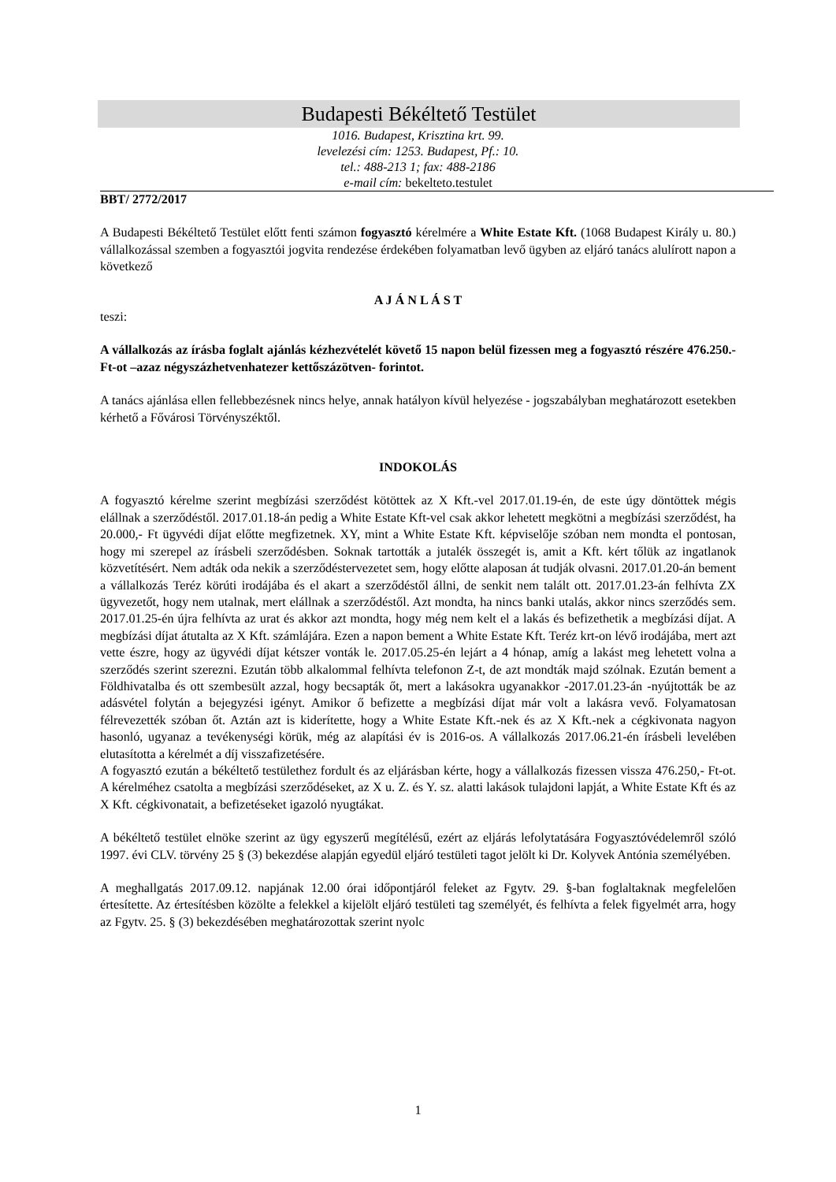Budapesti Békéltető Testület
1016. Budapest, Krisztina krt. 99.
levelezési cím: 1253. Budapest, Pf.: 10.
tel.: 488-213 1; fax: 488-2186
e-mail cím: bekelteto.testulet
BBT/ 2772/2017
A Budapesti Békéltető Testület előtt fenti számon fogyasztó kérelmére a White Estate Kft. (1068 Budapest Király u. 80.) vállalkozással szemben a fogyasztói jogvita rendezése érdekében folyamatban levő ügyben az eljáró tanács alulírott napon a következő
A J Á N L Á S T
teszi:
A vállalkozás az írásba foglalt ajánlás kézhezvételét követő 15 napon belül fizessen meg a fogyasztó részére 476.250.- Ft-ot –azaz négyszázhetvenhatezer kettőszázötven- forintot.
A tanács ajánlása ellen fellebbezésnek nincs helye, annak hatályon kívül helyezése - jogszabályban meghatározott esetekben kérhető a Fővárosi Törvényszéktől.
INDOKOLÁS
A fogyasztó kérelme szerint megbízási szerződést kötöttek az X Kft.-vel 2017.01.19-én, de este úgy döntöttek mégis elállnak a szerződéstől. 2017.01.18-án pedig a White Estate Kft-vel csak akkor lehetett megkötni a megbízási szerződést, ha 20.000,- Ft ügyvédi díjat előtte megfizetnek. XY, mint a White Estate Kft. képviselője szóban nem mondta el pontosan, hogy mi szerepel az írásbeli szerződésben. Soknak tartották a jutalék összegét is, amit a Kft. kért tőlük az ingatlanok közvetítésért. Nem adták oda nekik a szerződéstervezetet sem, hogy előtte alaposan át tudják olvasni. 2017.01.20-án bement a vállalkozás Teréz körúti irodájába és el akart a szerződéstől állni, de senkit nem talált ott. 2017.01.23-án felhívta ZX ügyvezetőt, hogy nem utalnak, mert elállnak a szerződéstől. Azt mondta, ha nincs banki utalás, akkor nincs szerződés sem. 2017.01.25-én újra felhívta az urat és akkor azt mondta, hogy még nem kelt el a lakás és befizethetik a megbízási díjat. A megbízási díjat átutalta az X Kft. számlájára. Ezen a napon bement a White Estate Kft. Teréz krt-on lévő irodájába, mert azt vette észre, hogy az ügyvédi díjat kétszer vonták le. 2017.05.25-én lejárt a 4 hónap, amíg a lakást meg lehetett volna a szerződés szerint szerezni. Ezután több alkalommal felhívta telefonon Z-t, de azt mondták majd szólnak. Ezután bement a Földhivatalba és ott szembesült azzal, hogy becsapták őt, mert a lakásokra ugyanakkor -2017.01.23-án -nyújtották be az adásvétel folytán a bejegyzési igényt. Amikor ő befizette a megbízási díjat már volt a lakásra vevő. Folyamatosan félrevezették szóban őt. Aztán azt is kiderítette, hogy a White Estate Kft.-nek és az X Kft.-nek a cégkivonata nagyon hasonló, ugyanaz a tevékenységi körük, még az alapítási év is 2016-os. A vállalkozás 2017.06.21-én írásbeli levelében elutasította a kérelmét a díj visszafizetésére.
A fogyasztó ezután a békéltető testülethez fordult és az eljárásban kérte, hogy a vállalkozás fizessen vissza 476.250,- Ft-ot. A kérelméhez csatolta a megbízási szerződéseket, az X u. Z. és Y. sz. alatti lakások tulajdoni lapját, a White Estate Kft és az X Kft. cégkivonatait, a befizetéseket igazoló nyugtákat.
A békéltető testület elnöke szerint az ügy egyszerű megítélésű, ezért az eljárás lefolytatására Fogyasztóvédelemről szóló 1997. évi CLV. törvény 25 § (3) bekezdése alapján egyedül eljáró testületi tagot jelölt ki Dr. Kolyvek Antónia személyében.
A meghallgatás 2017.09.12. napjának 12.00 órai időpontjáról feleket az Fgytv. 29. §-ban foglaltaknak megfelelően értesítette. Az értesítésben közölte a felekkel a kijelölt eljáró testületi tag személyét, és felhívta a felek figyelmét arra, hogy az Fgytv. 25. § (3) bekezdésében meghatározottak szerint nyolc
1